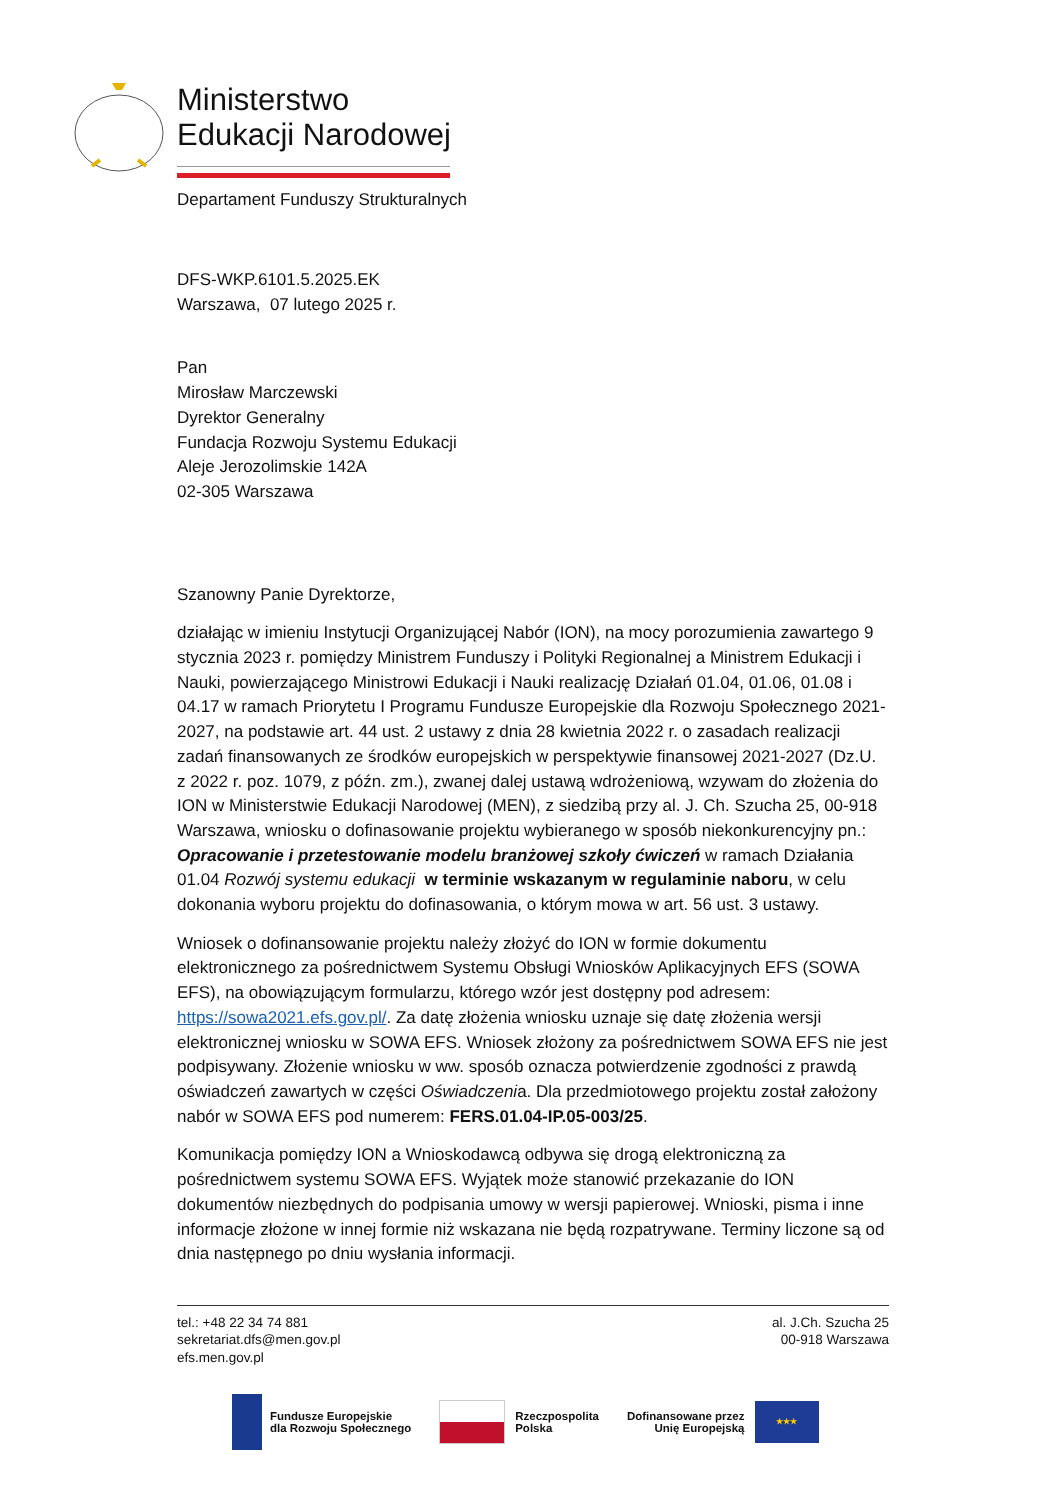Ministerstwo
Edukacji Narodowej
Departament Funduszy Strukturalnych
DFS-WKP.6101.5.2025.EK
Warszawa, 07 lutego 2025 r.
Pan
Mirosław Marczewski
Dyrektor Generalny
Fundacja Rozwoju Systemu Edukacji
Aleje Jerozolimskie 142A
02-305 Warszawa
Szanowny Panie Dyrektorze,
działając w imieniu Instytucji Organizującej Nabór (ION), na mocy porozumienia zawartego 9 stycznia 2023 r. pomiędzy Ministrem Funduszy i Polityki Regionalnej a Ministrem Edukacji i Nauki, powierzającego Ministrowi Edukacji i Nauki realizację Działań 01.04, 01.06, 01.08 i 04.17 w ramach Priorytetu I Programu Fundusze Europejskie dla Rozwoju Społecznego 2021-2027, na podstawie art. 44 ust. 2 ustawy z dnia 28 kwietnia 2022 r. o zasadach realizacji zadań finansowanych ze środków europejskich w perspektywie finansowej 2021-2027 (Dz.U. z 2022 r. poz. 1079, z późn. zm.), zwanej dalej ustawą wdrożeniową, wzywam do złożenia do ION w Ministerstwie Edukacji Narodowej (MEN), z siedzibą przy al. J. Ch. Szucha 25, 00-918 Warszawa, wniosku o dofinasowanie projektu wybieranego w sposób niekonkurencyjny pn.: Opracowanie i przetestowanie modelu branżowej szkoły ćwiczeń w ramach Działania 01.04 Rozwój systemu edukacji w terminie wskazanym w regulaminie naboru, w celu dokonania wyboru projektu do dofinasowania, o którym mowa w art. 56 ust. 3 ustawy.
Wniosek o dofinansowanie projektu należy złożyć do ION w formie dokumentu elektronicznego za pośrednictwem Systemu Obsługi Wniosków Aplikacyjnych EFS (SOWA EFS), na obowiązującym formularzu, którego wzór jest dostępny pod adresem: https://sowa2021.efs.gov.pl/. Za datę złożenia wniosku uznaje się datę złożenia wersji elektronicznej wniosku w SOWA EFS. Wniosek złożony za pośrednictwem SOWA EFS nie jest podpisywany. Złożenie wniosku w ww. sposób oznacza potwierdzenie zgodności z prawdą oświadczeń zawartych w części Oświadczenia. Dla przedmiotowego projektu został założony nabór w SOWA EFS pod numerem: FERS.01.04-IP.05-003/25.
Komunikacja pomiędzy ION a Wnioskodawcą odbywa się drogą elektroniczną za pośrednictwem systemu SOWA EFS. Wyjątek może stanowić przekazanie do ION dokumentów niezbędnych do podpisania umowy w wersji papierowej. Wnioski, pisma i inne informacje złożone w innej formie niż wskazana nie będą rozpatrywane. Terminy liczone są od dnia następnego po dniu wysłania informacji.
tel.: +48 22 34 74 881
sekretariat.dfs@men.gov.pl
efs.men.gov.pl
al. J.Ch. Szucha 25
00-918 Warszawa
Fundusze Europejskie
dla Rozwoju Społecznego
Rzeczpospolita
Polska
Dofinansowane przez
Unię Europejską
★★★